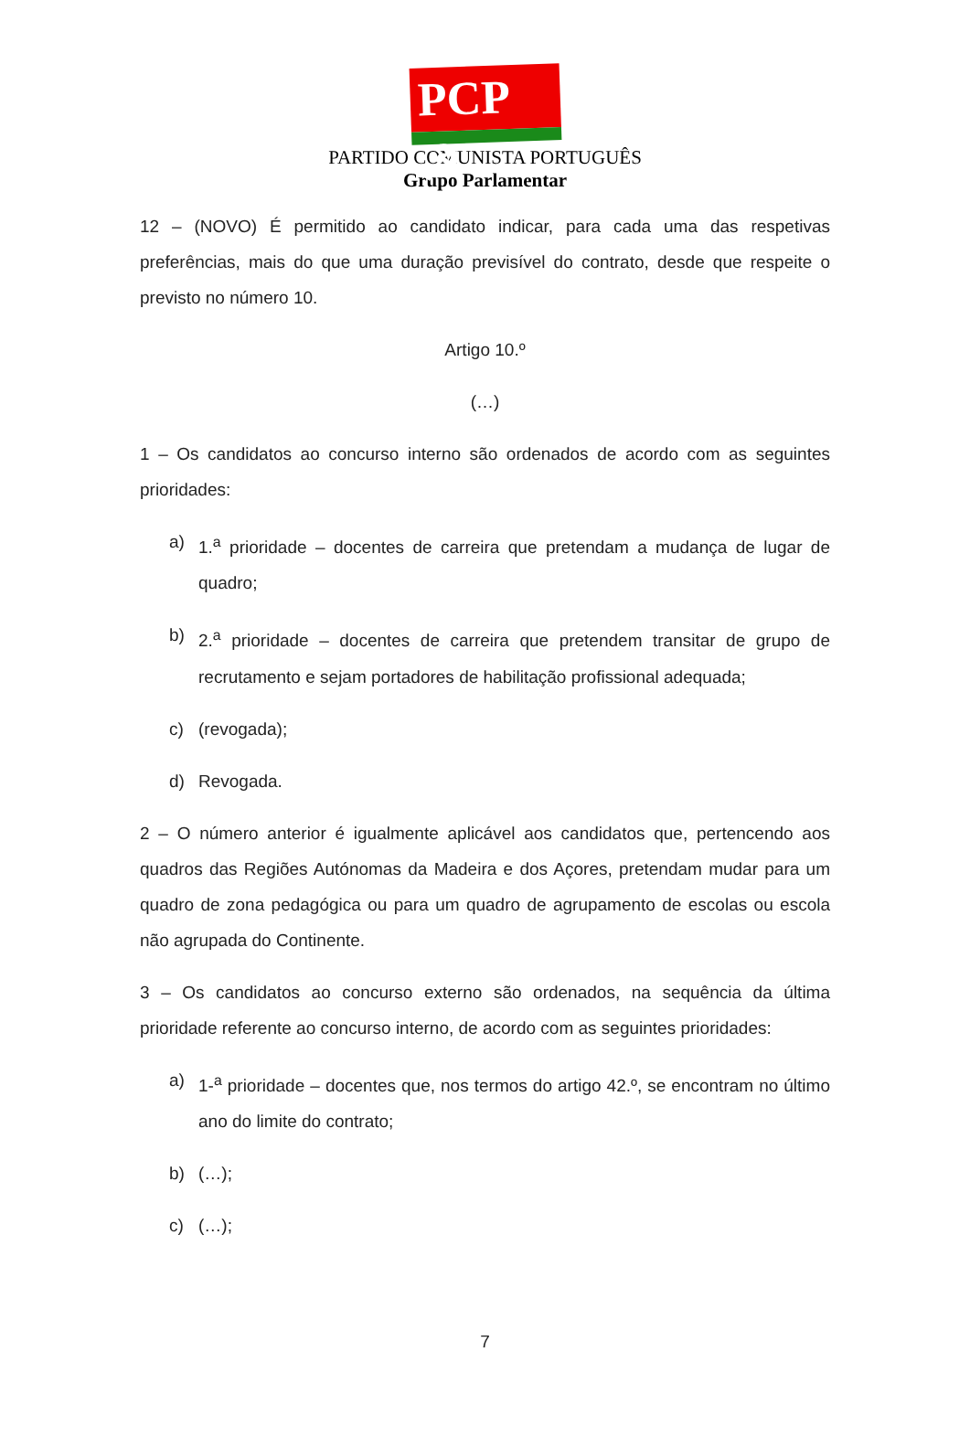PCP ☭
PARTIDO COMUNISTA PORTUGUÊS
Grupo Parlamentar
12 – (NOVO) É permitido ao candidato indicar, para cada uma das respetivas preferências, mais do que uma duração previsível do contrato, desde que respeite o previsto no número 10.
Artigo 10.º
(…)
1 – Os candidatos ao concurso interno são ordenados de acordo com as seguintes prioridades:
a) 1.<sup>a</sup> prioridade – docentes de carreira que pretendam a mudança de lugar de quadro;
b) 2.<sup>a</sup> prioridade – docentes de carreira que pretendem transitar de grupo de recrutamento e sejam portadores de habilitação profissional adequada;
c) (revogada);
d) Revogada.
2 – O número anterior é igualmente aplicável aos candidatos que, pertencendo aos quadros das Regiões Autónomas da Madeira e dos Açores, pretendam mudar para um quadro de zona pedagógica ou para um quadro de agrupamento de escolas ou escola não agrupada do Continente.
3 – Os candidatos ao concurso externo são ordenados, na sequência da última prioridade referente ao concurso interno, de acordo com as seguintes prioridades:
a) 1-<sup>a</sup> prioridade – docentes que, nos termos do artigo 42.º, se encontram no último ano do limite do contrato;
b) (…);
c) (…);
7